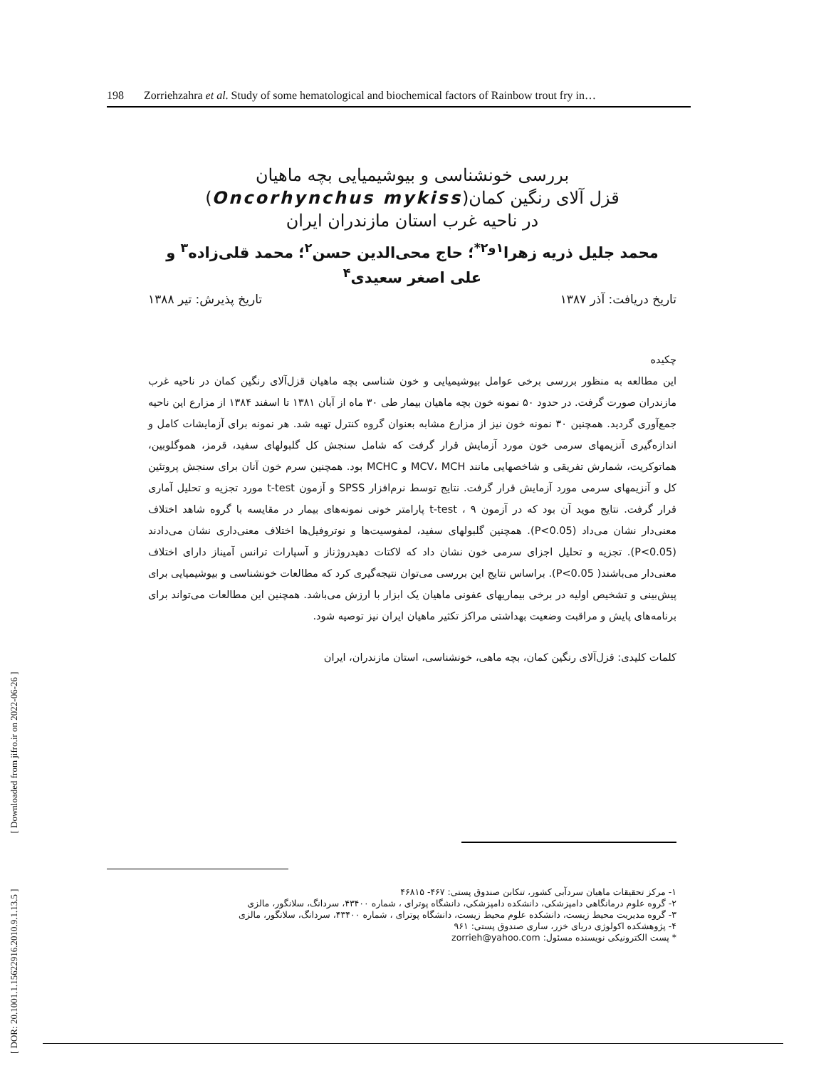198 Zorriehzahra et al. Study of some hematological and biochemical factors of Rainbow trout fry in…
[ DOR: 20.1001.1.15622916.2010.9.1.13.5 ] [ Downloaded from jifro.ir on 2022-06-26 ]
بررسی خونشناسی و بیوشیمیایی بچه ماهیان
قزل آلای رنگین کمان(Oncorhynchus mykiss)
در ناحیه غرب استان مازندران ایران
محمد جلیل ذریه زهرا<sup>۱و۲*</sup>؛ حاج محی‌الدین حسن<sup>۲</sup>؛ محمد قلی‌زاده<sup>۳</sup> و علی اصغر سعیدی<sup>۴</sup>
تاریخ دریافت: آذر ۱۳۸۷ تاریخ پذیرش: تیر ۱۳۸۸
چکیده
این مطالعه به منظور بررسی برخی عوامل بیوشیمیایی و خون شناسی بچه ماهیان قزل‌آلای رنگین کمان در ناحیه غرب مازندران صورت گرفت. در حدود ۵۰ نمونه خون بچه ماهیان بیمار طی ۳۰ ماه از آبان ۱۳۸۱ تا اسفند ۱۳۸۴ از مزارع این ناحیه جمع‌آوری گردید. همچنین ۳۰ نمونه خون نیز از مزارع مشابه بعنوان گروه کنترل تهیه شد. هر نمونه برای آزمایشات کامل و اندازه‌گیری آنزیمهای سرمی خون مورد آزمایش قرار گرفت که شامل سنجش کل گلبولهای سفید، قرمز، هموگلوبین، هماتوکریت، شمارش تفریقی و شاخصهایی مانند MCV، MCH و MCHC بود. همچنین سرم خون آنان برای سنجش پروتئین کل و آنزیمهای سرمی مورد آزمایش قرار گرفت. نتایج توسط نرم‌افزار SPSS و آزمون t-test مورد تجزیه و تحلیل آماری قرار گرفت. نتایج موید آن بود که در آزمون t-test ، ۹ پارامتر خونی نمونه‌های بیمار در مقایسه با گروه شاهد اختلاف معنی‌دار نشان می‌داد (P<0.05). همچنین گلبولهای سفید، لمفوسیت‌ها و نوتروفیل‌ها اختلاف معنی‌داری نشان می‌دادند (P<0.05). تجزیه و تحلیل اجزای سرمی خون نشان داد که لاکتات دهیدروژناز و آسپارات ترانس آمیناز دارای اختلاف معنی‌دار می‌باشند( P<0.05). براساس نتایج این بررسی می‌توان نتیجه‌گیری کرد که مطالعات خونشناسی و بیوشیمیایی برای پیش‌بینی و تشخیص اولیه در برخی بیماریهای عفونی ماهیان یک ابزار با ارزش می‌باشد. همچنین این مطالعات می‌تواند برای برنامه‌های پایش و مراقبت وضعیت بهداشتی مراکز تکثیر ماهیان ایران نیز توصیه شود.
کلمات کلیدی: قزل‌آلای رنگین کمان، بچه ماهی، خونشناسی، استان مازندران، ایران
۱- مرکز تحقیقات ماهیان سردآبی کشور، تنکابن صندوق پستی: ۴۶۷- ۴۶۸۱۵
۲- گروه علوم درمانگاهی دامپزشکی، دانشکده دامپزشکی، دانشگاه پوترای ، شماره ۴۳۴۰۰، سردانگ، سلانگور، مالزی
۳- گروه مدیریت محیط زیست، دانشکده علوم محیط زیست، دانشگاه پوترای ، شماره ۴۳۴۰۰، سردانگ، سلانگور، مالزی
۴- پژوهشکده اکولوژی دریای خزر، ساری صندوق پستی: ۹۶۱
* پست الکترونیکی نویسنده مسئول: zorrieh@yahoo.com